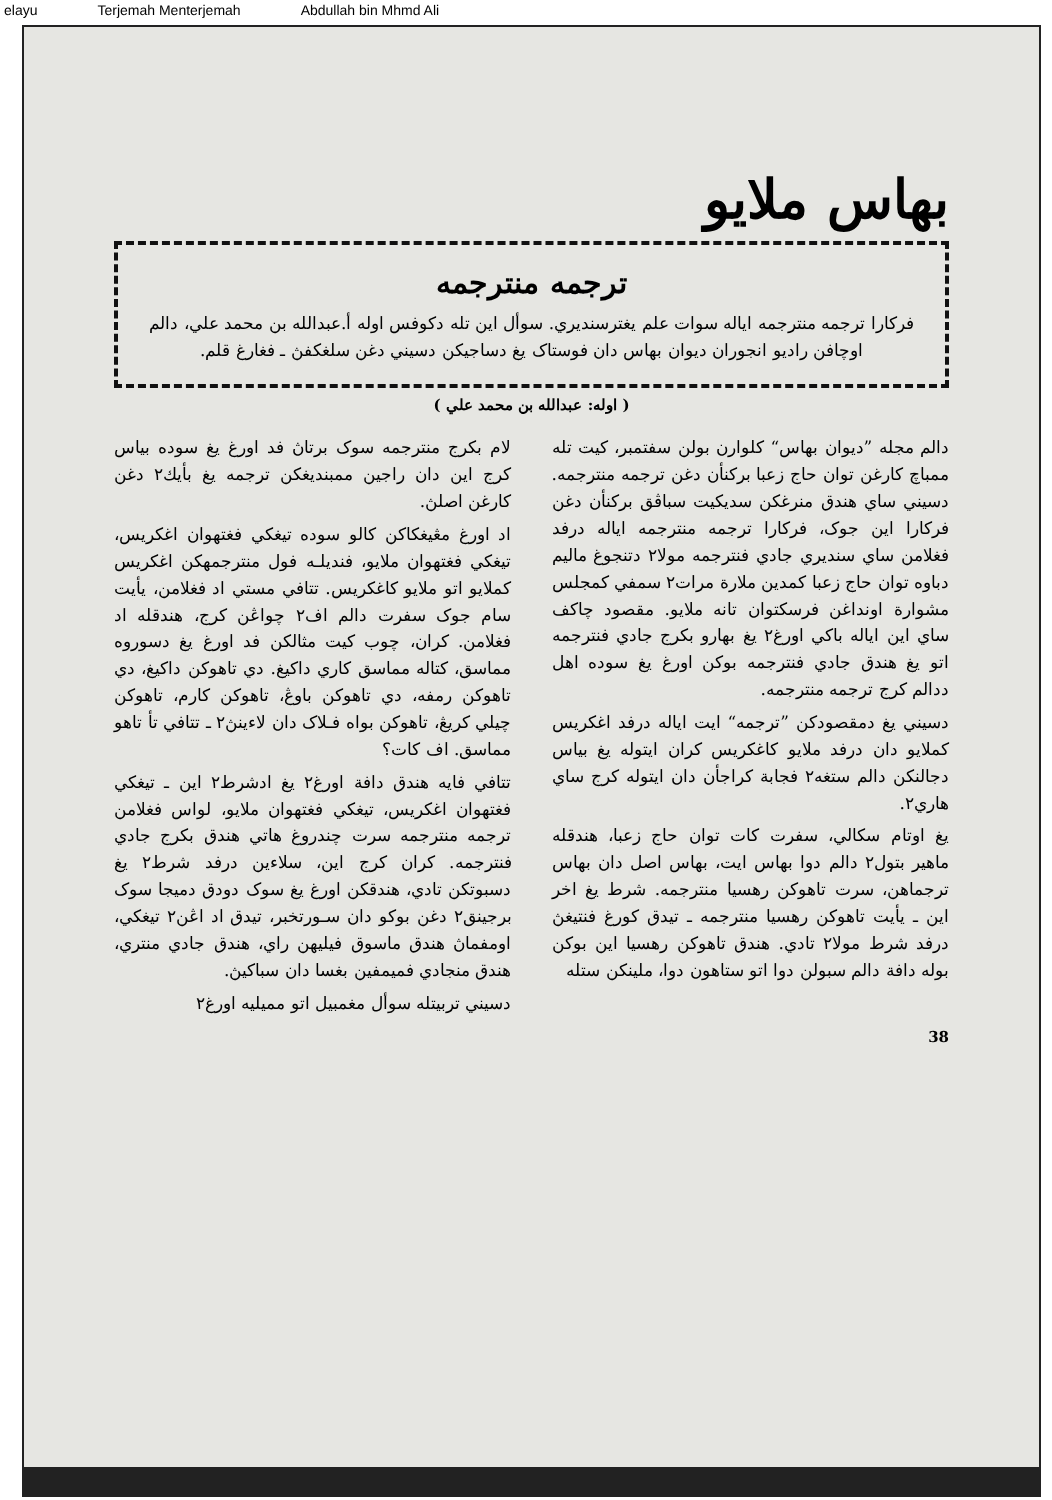elayu Terjemah Menterjemah Abdullah bin Mhmd Ali
بهاس ملايو
ترجمه منترجمه
فركارا ترجمه منترجمه اياله سوات علم يغترسنديري. سوأل اين تله دكوفس اوله أ.عبدالله بن محمد علي، دالم اوچافن راديو انجوران ديوان بهاس دان فوستاک يغ دساجيكن دسيني دغن سلغكفڽ ـ فغارغ قلم.
( اوله: عبدالله بن محمد علي )
دالم مجله ”ديوان بهاس“ كلوارن بولن سفتمبر، كيت تله ممباچ كارغن توان حاج زعبا بركنأن دغن ترجمه منترجمه. دسيني ساي هندق منرغكن سديكيت سباڤق بركنأن دغن فركارا اين جوک، فركارا ترجمه منترجمه اياله درفد فغلامن ساي سنديري جادي فنترجمه مولا٢ دتنجوغ ماليم دباوه توان حاج زعبا كمدين ملارة مرات٢ سمفي كمجلس مشوارة اونداغن فرسكتوان تانه ملايو. مقصود چاكف ساي اين اياله باكي اورغ٢ يغ بهارو بكرج جادي فنترجمه اتو يغ هندق جادي فنترجمه بوكن اورغ يغ سوده اهل ددالم كرج ترجمه منترجمه.
دسيني يغ دمقصودكن ”ترجمه“ ايت اياله درفد اغكريس كملايو دان درفد ملايو كاغكريس كران ايتوله يغ بياس دجالنكن دالم ستغه٢ فجابة كراجأن دان ايتوله كرج ساي هاري٢.
يغ اوتام سكالي، سفرت كات توان حاج زعبا، هندقله ماهير بتول٢ دالم دوا بهاس ايت، بهاس اصل دان بهاس ترجماهن، سرت تاهوكن رهسيا منترجمه. شرط يغ اخر اين ـ يأيت تاهوكن رهسيا منترجمه ـ تيدق كورغ فنتيغڽ درفد شرط مولا٢ تادي. هندق تاهوكن رهسيا اين بوكن بوله دافة دالم سبولن دوا اتو ستاهون دوا، ملينكن ستله
لام بكرج منترجمه سوک برتاڽ فد اورغ يغ سوده بياس كرج اين دان راجين ممبنديغكن ترجمه يغ بأيك٢ دغن كارغن اصلڽ.
اد اورغ مڠيغكاكن كالو سوده تيغكي فغتهوان اغكريس، تيغكي فغتهوان ملايو، فنديلـه فول منترجمهكن اغكريس كملايو اتو ملايو كاغكريس. تتافي مستي اد فغلامن، يأيت سام جوک سفرت دالم اف٢ چواڠن كرج، هندقله اد فغلامن. كران، چوب كيت مثالكن فد اورغ يغ دسوروه مماسق، كتاله مماسق كاري داكيغ. دي تاهوكن داكيغ، دي تاهوكن رمفه، دي تاهوكن باوڠ، تاهوكن كارم، تاهوكن چيلي كريڠ، تاهوكن بواه فـلاک دان لاءينڽ٢ ـ تتافي تأ تاهو مماسق. اف كات؟
تتافي فايه هندق دافة اورغ٢ يغ ادشرط٢ اين ـ تيغكي فغتهوان اغكريس، تيغكي فغتهوان ملايو، لواس فغلامن ترجمه منترجمه سرت چندروغ هاتي هندق بكرج جادي فنترجمه. كران كرج اين، سلاءين درفد شرط٢ يغ دسبوتكن تادي، هندقكن اورغ يغ سوک دودق دميجا سوک برجينق٢ دغن بوكو دان سـورتخبر، تيدق اد اڠن٢ تيغكي، اومفماڽ هندق ماسوق فيليهن راي، هندق جادي منتري، هندق منجادي فميمفين بغسا دان سباكيڽ.
دسيني تربيتله سوأل مغمبيل اتو مميليه اورغ٢
38